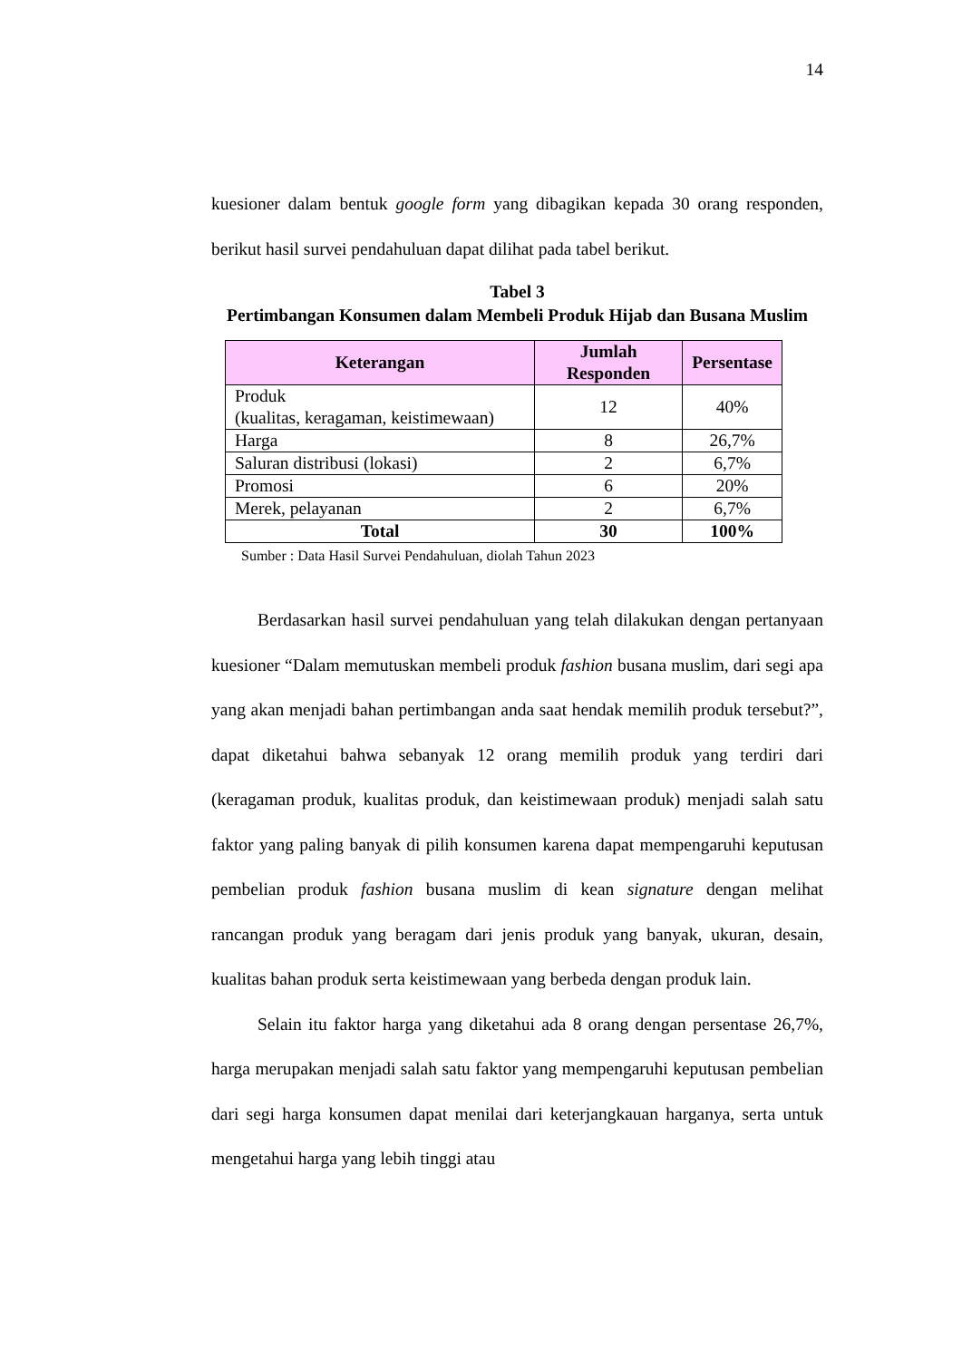14
kuesioner dalam bentuk google form yang dibagikan kepada 30 orang responden, berikut hasil survei pendahuluan dapat dilihat pada tabel berikut.
Tabel 3
Pertimbangan Konsumen dalam Membeli Produk Hijab dan Busana Muslim
| Keterangan | Jumlah Responden | Persentase |
| --- | --- | --- |
| Produk (kualitas, keragaman, keistimewaan) | 12 | 40% |
| Harga | 8 | 26,7% |
| Saluran distribusi (lokasi) | 2 | 6,7% |
| Promosi | 6 | 20% |
| Merek, pelayanan | 2 | 6,7% |
| Total | 30 | 100% |
Sumber : Data Hasil Survei Pendahuluan, diolah Tahun 2023
Berdasarkan hasil survei pendahuluan yang telah dilakukan dengan pertanyaan kuesioner “Dalam memutuskan membeli produk fashion busana muslim, dari segi apa yang akan menjadi bahan pertimbangan anda saat hendak memilih produk tersebut?”, dapat diketahui bahwa sebanyak 12 orang memilih produk yang terdiri dari (keragaman produk, kualitas produk, dan keistimewaan produk) menjadi salah satu faktor yang paling banyak di pilih konsumen karena dapat mempengaruhi keputusan pembelian produk fashion busana muslim di kean signature dengan melihat rancangan produk yang beragam dari jenis produk yang banyak, ukuran, desain, kualitas bahan produk serta keistimewaan yang berbeda dengan produk lain.
Selain itu faktor harga yang diketahui ada 8 orang dengan persentase 26,7%, harga merupakan menjadi salah satu faktor yang mempengaruhi keputusan pembelian dari segi harga konsumen dapat menilai dari keterjangkauan harganya, serta untuk mengetahui harga yang lebih tinggi atau